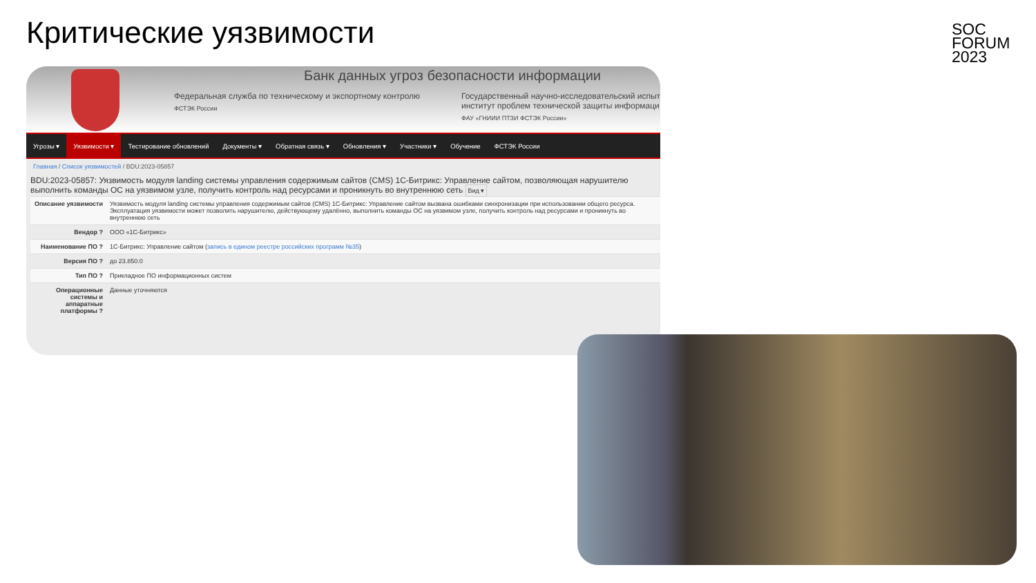Критические уязвимости
SOC
FORUM
2023
Банк данных угроз безопасности информации
Федеральная служба по техническому и экспортному контролю
ФСТЭК России
Государственный научно-исследовательский испыт институт проблем технической защиты информаци
ФАУ «ГНИИИ ПТЗИ ФСТЭК России»
Угрозы ▾ Уязвимости ▾ Тестирование обновлений Документы ▾ Обратная связь ▾ Обновления ▾ Участники ▾ Обучение ФСТЭК России
Главная / Список уязвимостей / BDU:2023-05857
BDU:2023-05857: Уязвимость модуля landing системы управления содержимым сайтов (CMS) 1С-Битрикс: Управление сайтом, позволяющая нарушителю выполнить команды ОС на уязвимом узле, получить контроль над ресурсами и проникнуть во внутреннюю сеть Вид ▾
| Описание уязвимости | Уязвимость модуля landing системы управления содержимым сайтов (CMS) 1С-Битрикс: Управление сайтом вызвана ошибками синхронизации при использовании общего ресурса. Эксплуатация уязвимости может позволить нарушителю, действующему удалённо, выполнить команды ОС на уязвимом узле, получить контроль над ресурсами и проникнуть во внутреннюю сеть |
| Вендор ? | ООО «1С-Битрикс» |
| Наименование ПО ? | 1С-Битрикс: Управление сайтом ( запись в едином реестре российских программ №35 ) |
| Версия ПО ? | до 23.850.0 |
| Тип ПО ? | Прикладное ПО информационных систем |
| Операционные системы и аппаратные платформы ? | Данные уточняются |